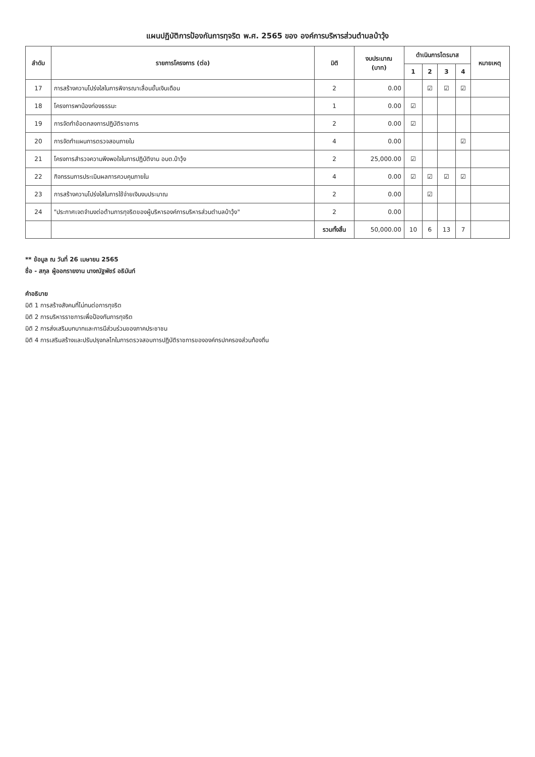แผนปฏิบัติการป้องกันการทุจริต พ.ศ. 2565 ของ องค์การบริหารส่วนตำบลบ้าวุ้ง
| ลำดับ | รายการโครงการ (ต่อ) | มิติ | งบประมาณ (บาท) | ดำเนินการไตรมาส | | | | หมายเหตุ |
| --- | --- | --- | --- | --- | --- | --- | --- | --- |
| | | | | 1 | 2 | 3 | 4 | |
| 17 | การสร้างความโปร่งใสในการพิจารณาเลื่อนขั้นเงินเดือน | 2 | 0.00 | | ☑ | ☑ | ☑ | |
| 18 | โครงการพาน้องท่องธรรมะ | 1 | 0.00 | ☑ | | | | |
| 19 | การจัดทำข้อตกลงการปฏิบัติราชการ | 2 | 0.00 | ☑ | | | | |
| 20 | การจัดทำแผนการตรวจสอบภายใน | 4 | 0.00 | | | | ☑ | |
| 21 | โครงการสำรวจความพึงพอใจในการปฏิบัติงาน อบต.บ้าวุ้ง | 2 | 25,000.00 | ☑ | | | | |
| 22 | กิจกรรมการประเมินผลการควบคุมภายใน | 4 | 0.00 | ☑ | ☑ | ☑ | ☑ | |
| 23 | การสร้างความโปร่งใสในการใช้จ่ายเงินงบประมาณ | 2 | 0.00 | | ☑ | | | |
| 24 | "ประกาศเจตจำนงต่อต้านการทุจริตของผู้บริหารองค์การบริหารส่วนตำบลบ้าวุ้ง" | 2 | 0.00 | | | | | |
| | | รวมทั้งสิ้น | 50,000.00 | 10 | 6 | 13 | 7 | |
** ข้อมูล ณ วันที่ 26 เมษายน 2565
ชื่อ - สกุล ผู้ออกรายงาน นางณัฐพัชร์ อธิมันท์
คำอธิบาย
มิติ 1 การสร้างสังคมที่ไม่ทนต่อการทุจริต
มิติ 2 การบริหารราชการเพื่อป้องกันการทุจริต
มิติ 2 การส่งเสริมบทบาทและการมีส่วนร่วมของภาคประชาชน
มิติ 4 การเสริมสร้างและปรับปรุงกลไกในการตรวจสอบการปฏิบัติราชการขององค์กรปกครองส่วนท้องถิ่น